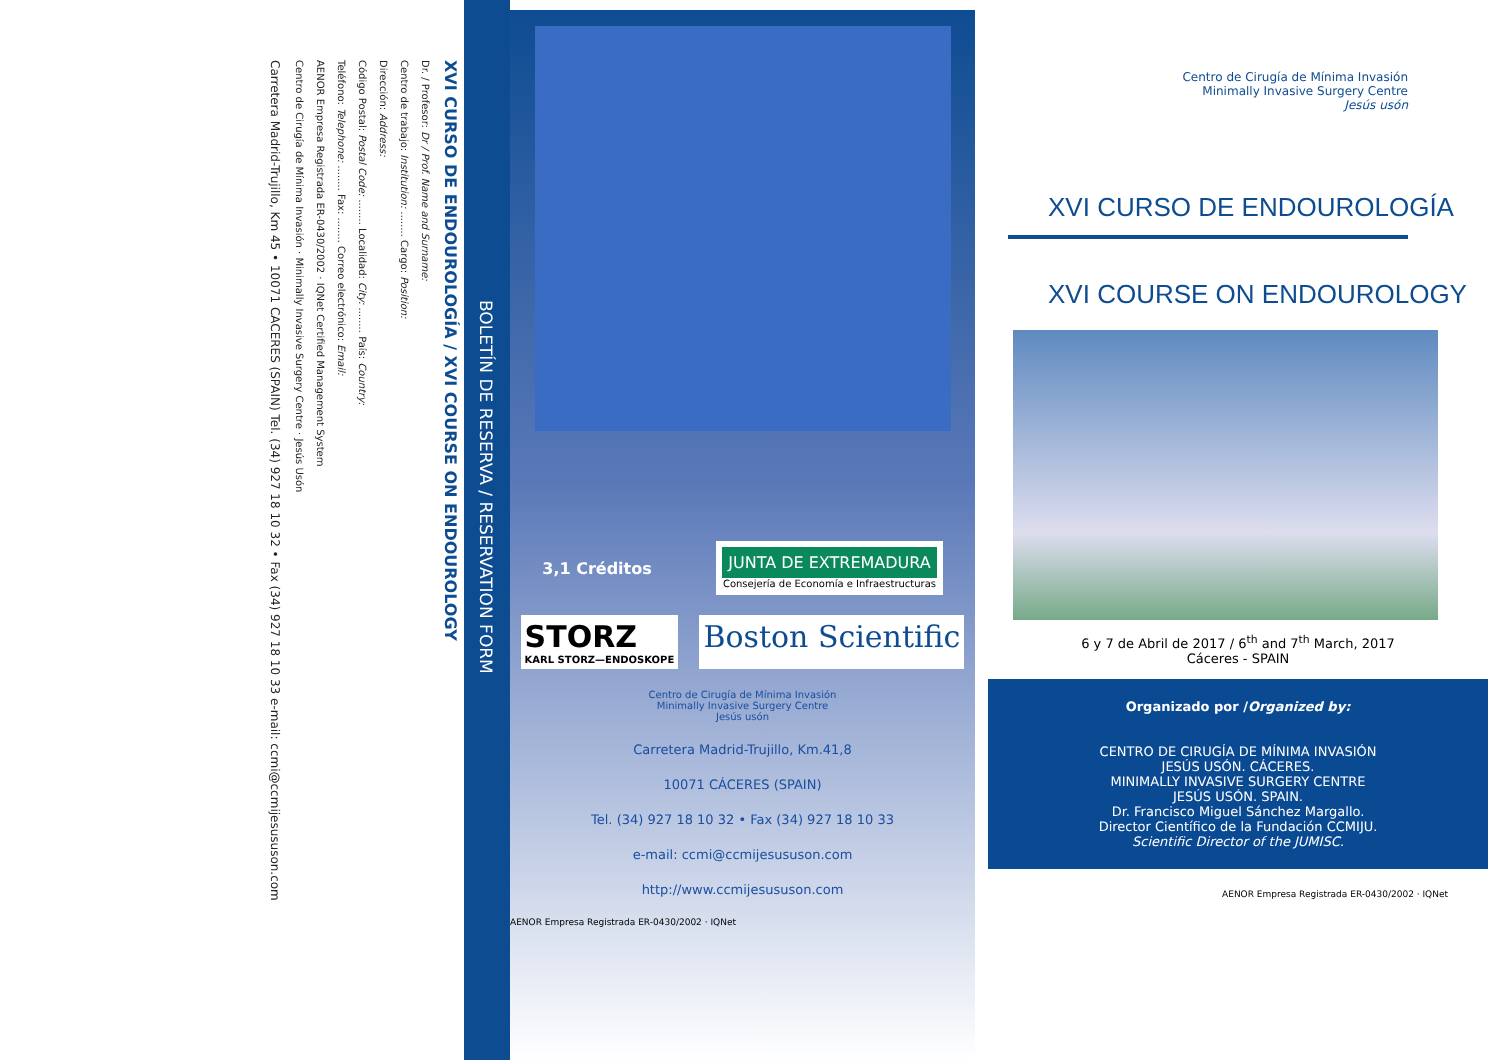XVI CURSO DE ENDOUROLOGÍA / XVI COURSE ON ENDOUROLOGY
Dr. / Profesor: Dr / Prof. Name and Surname:
Centro de trabajo: Institution: ........ Cargo: Position:
Dirección: Address:
Código Postal: Postal Code: ........ Localidad: City: ........ País: Country:
Teléfono: Telephone: ........ Fax: ........ Correo electrónico: Email:
AENOR Empresa Registrada ER-0430/2002 · IQNet Certified Management System
Centro de Cirugía de Mínima Invasión · Minimally Invasive Surgery Centre · Jesús Usón
Carretera Madrid-Trujillo, Km 45 • 10071 CACERES (SPAIN) Tel. (34) 927 18 10 32 • Fax (34) 927 18 10 33 e-mail: ccmi@ccmijesususon.com
BOLETÍN DE RESERVA / RESERVATION FORM
3,1 Créditos
JUNTA DE EXTREMADURA
Consejería de Economía e Infraestructuras
STORZ
KARL STORZ—ENDOSKOPE
Boston Scientific
Centro de Cirugía de Mínima Invasión
Minimally Invasive Surgery Centre
Jesús usón
Carretera Madrid-Trujillo, Km.41,8
10071 CÁCERES (SPAIN)
Tel. (34) 927 18 10 32 • Fax (34) 927 18 10 33
e-mail: ccmi@ccmijesususon.com
http://www.ccmijesususon.com
AENOR Empresa Registrada ER-0430/2002 · IQNet
Centro de Cirugía de Mínima Invasión
Minimally Invasive Surgery Centre
Jesús usón
XVI CURSO DE ENDOUROLOGÍA
XVI COURSE ON ENDOUROLOGY
6 y 7 de Abril de 2017 / 6<sup>th</sup> and 7<sup>th</sup> March, 2017
Cáceres - SPAIN
Organizado por /Organized by:
CENTRO DE CIRUGÍA DE MÍNIMA INVASIÓN
JESÚS USÓN. CÁCERES.
MINIMALLY INVASIVE SURGERY CENTRE
JESÚS USÓN. SPAIN.
Dr. Francisco Miguel Sánchez Margallo.
Director Científico de la Fundación CCMIJU.
Scientific Director of the JUMISC.
AENOR Empresa Registrada ER-0430/2002 · IQNet